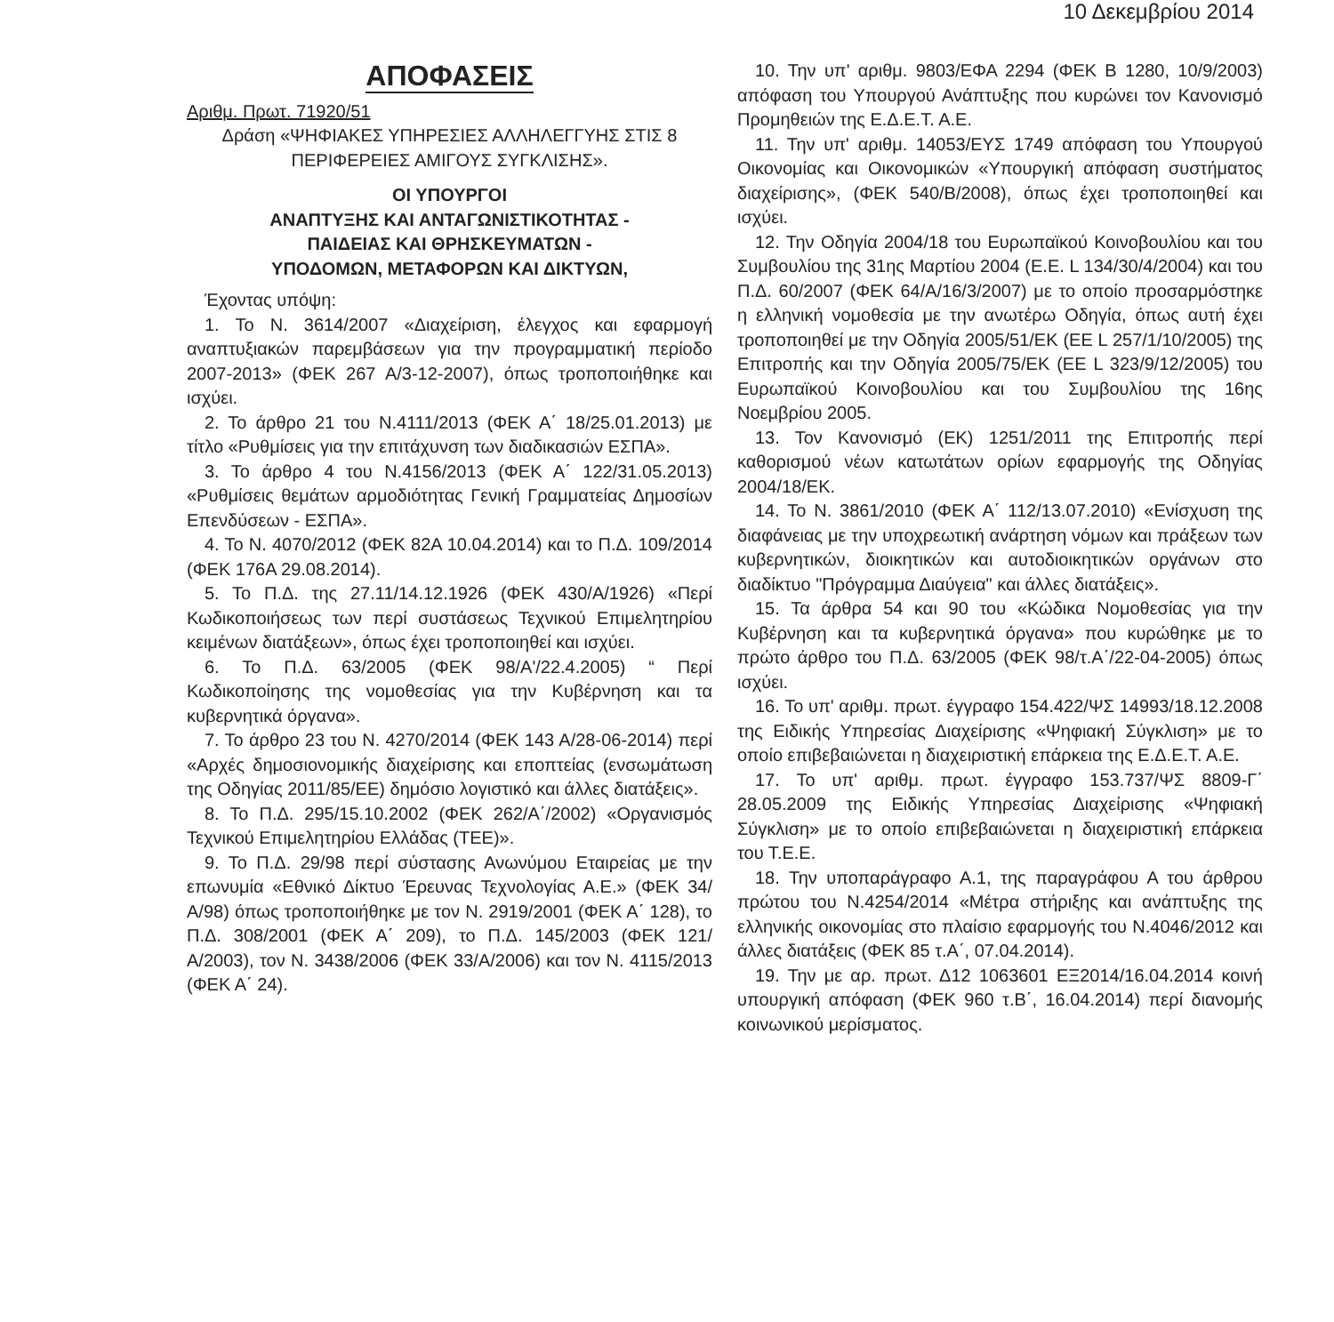10 Δεκεμβρίου 2014
ΑΠΟΦΑΣΕΙΣ
Αριθμ. Πρωτ. 71920/51
Δράση «ΨΗΦΙΑΚΕΣ ΥΠΗΡΕΣΙΕΣ ΑΛΛΗΛΕΓΓΥΗΣ ΣΤΙΣ 8 ΠΕΡΙΦΕΡΕΙΕΣ ΑΜΙΓΟΥΣ ΣΥΓΚΛΙΣΗΣ».
ΟΙ ΥΠΟΥΡΓΟΙ
ΑΝΑΠΤΥΞΗΣ ΚΑΙ ΑΝΤΑΓΩΝΙΣΤΙΚΟΤΗΤΑΣ -
ΠΑΙΔΕΙΑΣ ΚΑΙ ΘΡΗΣΚΕΥΜΑΤΩΝ -
ΥΠΟΔΟΜΩΝ, ΜΕΤΑΦΟΡΩΝ ΚΑΙ ΔΙΚΤΥΩΝ,
Έχοντας υπόψη:
1. Το Ν. 3614/2007 «Διαχείριση, έλεγχος και εφαρμογή αναπτυξιακών παρεμβάσεων για την προγραμματική περίοδο 2007-2013» (ΦΕΚ 267 Α/3-12-2007), όπως τροποποιήθηκε και ισχύει.
2. Το άρθρο 21 του Ν.4111/2013 (ΦΕΚ Α΄ 18/25.01.2013) με τίτλο «Ρυθμίσεις για την επιτάχυνση των διαδικασιών ΕΣΠΑ».
3. Το άρθρο 4 του Ν.4156/2013 (ΦΕΚ Α΄ 122/31.05.2013) «Ρυθμίσεις θεμάτων αρμοδιότητας Γενική Γραμματείας Δημοσίων Επενδύσεων - ΕΣΠΑ».
4. Το Ν. 4070/2012 (ΦΕΚ 82Α 10.04.2014) και το Π.Δ. 109/2014 (ΦΕΚ 176Α 29.08.2014).
5. Το Π.Δ. της 27.11/14.12.1926 (ΦΕΚ 430/Α/1926) «Περί Κωδικοποιήσεως των περί συστάσεως Τεχνικού Επιμελητηρίου κειμένων διατάξεων», όπως έχει τροποποιηθεί και ισχύει.
6. Το Π.Δ. 63/2005 (ΦΕΚ 98/Α'/22.4.2005) “ Περί Κωδικοποίησης της νομοθεσίας για την Κυβέρνηση και τα κυβερνητικά όργανα».
7. Το άρθρο 23 του Ν. 4270/2014 (ΦΕΚ 143 Α/28-06-2014) περί «Αρχές δημοσιονομικής διαχείρισης και εποπτείας (ενσωμάτωση της Οδηγίας 2011/85/ΕΕ) δημόσιο λογιστικό και άλλες διατάξεις».
8. Το Π.Δ. 295/15.10.2002 (ΦΕΚ 262/Α΄/2002) «Οργανισμός Τεχνικού Επιμελητηρίου Ελλάδας (ΤΕΕ)».
9. Το Π.Δ. 29/98 περί σύστασης Ανωνύμου Εταιρείας με την επωνυμία «Εθνικό Δίκτυο Έρευνας Τεχνολογίας Α.Ε.» (ΦΕΚ 34/Α/98) όπως τροποποιήθηκε με τον Ν. 2919/2001 (ΦΕΚ Α΄ 128), το Π.Δ. 308/2001 (ΦΕΚ Α΄ 209), το Π.Δ. 145/2003 (ΦΕΚ 121/Α/2003), τον Ν. 3438/2006 (ΦΕΚ 33/Α/2006) και τον Ν. 4115/2013 (ΦΕΚ Α΄ 24).
10. Την υπ' αριθμ. 9803/ΕΦΑ 2294 (ΦΕΚ Β 1280, 10/9/2003) απόφαση του Υπουργού Ανάπτυξης που κυρώνει τον Κανονισμό Προμηθειών της Ε.Δ.Ε.Τ. Α.Ε.
11. Την υπ' αριθμ. 14053/ΕΥΣ 1749 απόφαση του Υπουργού Οικονομίας και Οικονομικών «Υπουργική απόφαση συστήματος διαχείρισης», (ΦΕΚ 540/Β/2008), όπως έχει τροποποιηθεί και ισχύει.
12. Την Οδηγία 2004/18 του Ευρωπαϊκού Κοινοβουλίου και του Συμβουλίου της 31ης Μαρτίου 2004 (Ε.Ε. L 134/30/4/2004) και του Π.Δ. 60/2007 (ΦΕΚ 64/Α/16/3/2007) με το οποίο προσαρμόστηκε η ελληνική νομοθεσία με την ανωτέρω Οδηγία, όπως αυτή έχει τροποποιηθεί με την Οδηγία 2005/51/ΕΚ (ΕΕ L 257/1/10/2005) της Επιτροπής και την Οδηγία 2005/75/ΕΚ (ΕΕ L 323/9/12/2005) του Ευρωπαϊκού Κοινοβουλίου και του Συμβουλίου της 16ης Νοεμβρίου 2005.
13. Τον Κανονισμό (ΕΚ) 1251/2011 της Επιτροπής περί καθορισμού νέων κατωτάτων ορίων εφαρμογής της Οδηγίας 2004/18/ΕΚ.
14. Το Ν. 3861/2010 (ΦΕΚ Α΄ 112/13.07.2010) «Ενίσχυση της διαφάνειας με την υποχρεωτική ανάρτηση νόμων και πράξεων των κυβερνητικών, διοικητικών και αυτοδιοικητικών οργάνων στο διαδίκτυο "Πρόγραμμα Διαύγεια" και άλλες διατάξεις».
15. Τα άρθρα 54 και 90 του «Κώδικα Νομοθεσίας για την Κυβέρνηση και τα κυβερνητικά όργανα» που κυρώθηκε με το πρώτο άρθρο του Π.Δ. 63/2005 (ΦΕΚ 98/τ.Α΄/22-04-2005) όπως ισχύει.
16. Το υπ' αριθμ. πρωτ. έγγραφο 154.422/ΨΣ 14993/18.12.2008 της Ειδικής Υπηρεσίας Διαχείρισης «Ψηφιακή Σύγκλιση» με το οποίο επιβεβαιώνεται η διαχειριστική επάρκεια της Ε.Δ.Ε.Τ. Α.Ε.
17. Το υπ' αριθμ. πρωτ. έγγραφο 153.737/ΨΣ 8809-Γ΄ 28.05.2009 της Ειδικής Υπηρεσίας Διαχείρισης «Ψηφιακή Σύγκλιση» με το οποίο επιβεβαιώνεται η διαχειριστική επάρκεια του Τ.Ε.Ε.
18. Την υποπαράγραφο Α.1, της παραγράφου Α του άρθρου πρώτου του Ν.4254/2014 «Μέτρα στήριξης και ανάπτυξης της ελληνικής οικονομίας στο πλαίσιο εφαρμογής του Ν.4046/2012 και άλλες διατάξεις (ΦΕΚ 85 τ.Α΄, 07.04.2014).
19. Την με αρ. πρωτ. Δ12 1063601 ΕΞ2014/16.04.2014 κοινή υπουργική απόφαση (ΦΕΚ 960 τ.Β΄, 16.04.2014) περί διανομής κοινωνικού μερίσματος.